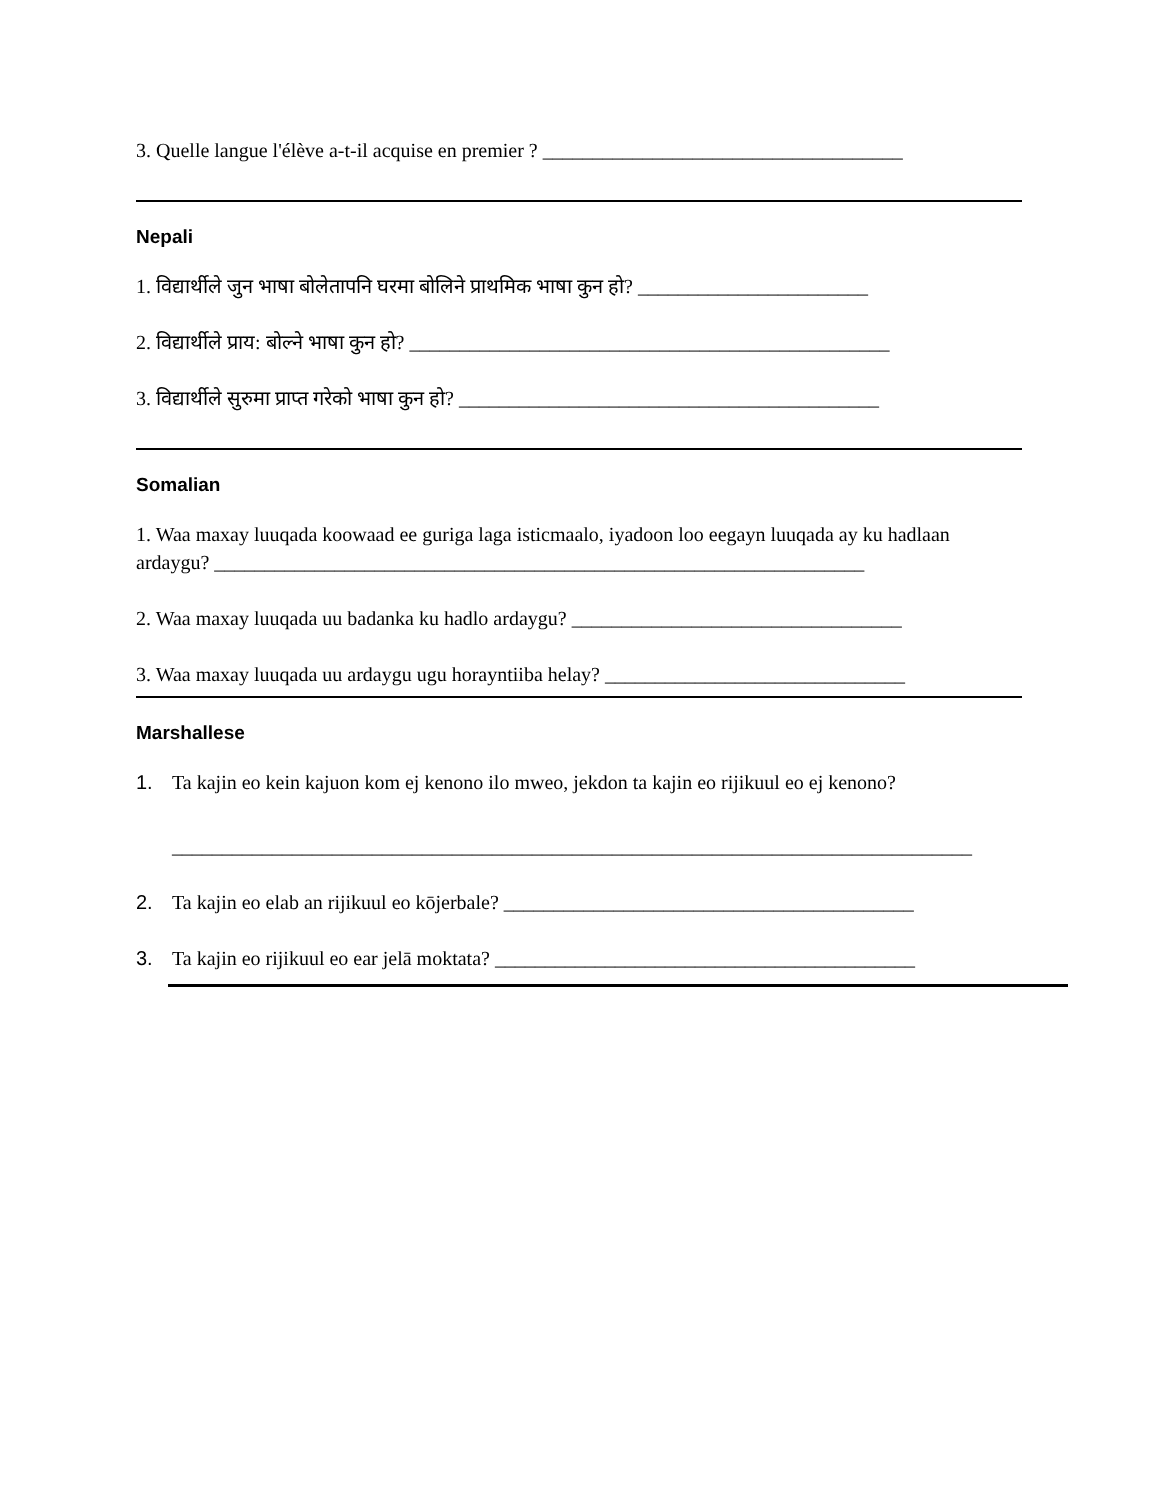3. Quelle langue l'élève a-t-il acquise en premier ? ____________________________________
Nepali
1. विद्यार्थीले जुन भाषा बोलेतापनि घरमा बोलिने प्राथमिक भाषा कुन हो? _______________________
2. विद्यार्थीले प्राय: बोल्ने भाषा कुन हो? ________________________________________________
3. विद्यार्थीले सुरुमा प्राप्त गरेको भाषा कुन हो? __________________________________________
Somalian
1. Waa maxay luuqada koowaad ee guriga laga isticmaalo, iyadoon loo eegayn luuqada ay ku hadlaan ardaygu? _________________________________________________________________
2. Waa maxay luuqada uu badanka ku hadlo ardaygu? _________________________________
3. Waa maxay luuqada uu ardaygu ugu horayntiiba helay? ______________________________
Marshallese
1. Ta kajin eo kein kajuon kom ej kenono ilo mweo, jekdon ta kajin eo rijikuul eo ej kenono?
________________________________________________________________________________
2. Ta kajin eo elab an rijikuul eo kōjerbale? _________________________________________
3. Ta kajin eo rijikuul eo ear jelā moktata? __________________________________________